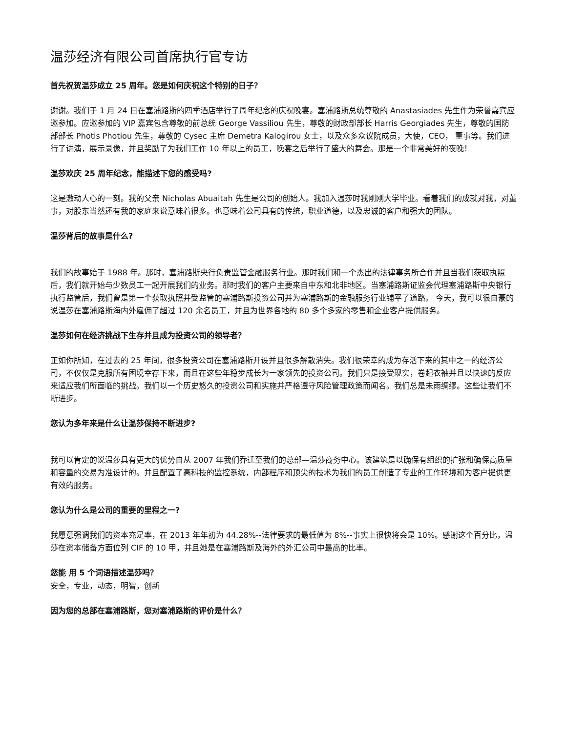温莎经济有限公司首席执行官专访
首先祝贺温莎成立 25 周年。您是如何庆祝这个特别的日子？
谢谢。我们于 1 月 24 日在塞浦路斯的四季酒店举行了周年纪念的庆祝晚宴。塞浦路斯总统尊敬的 Anastasiades 先生作为荣誉嘉宾应邀参加。应邀参加的 VIP 嘉宾包含尊敬的前总统 George Vassiliou 先生，尊敬的财政部部长 Harris Georgiades 先生，尊敬的国防部部长 Photis Photiou 先生，尊敬的 Cysec 主席 Demetra Kalogirou 女士，以及众多众议院成员，大使，CEO， 董事等。我们进行了讲演，展示录像，并且奖励了为我们工作 10 年以上的员工，晚宴之后举行了盛大的舞会。那是一个非常美好的夜晚！
温莎欢庆 25 周年纪念，能描述下您的感受吗?
这是激动人心的一刻。我的父亲 Nicholas Abuaitah 先生是公司的创始人。我加入温莎时我刚刚大学毕业。看着我们的成就对我，对董事，对股东当然还有我的家庭来说意味着很多。也意味着公司具有的传统，职业道德，以及忠诚的客户和强大的团队。
温莎背后的故事是什么?
我们的故事始于 1988 年。那时，塞浦路斯央行负责监管金融服务行业。那时我们和一个杰出的法律事务所合作并且当我们获取执照后，我们就开始与少数员工一起开展我们的业务。那时我们的客户主要来自中东和北非地区。当塞浦路斯证监会代理塞浦路斯中央银行执行监管后，我们曾是第一个获取执照并受监管的塞浦路斯投资公司并为塞浦路斯的金融服务行业铺平了道路。 今天，我可以很自豪的说温莎在塞浦路斯海内外雇佣了超过 120 余名员工，并且为世界各地的 80 多个多家的零售和企业客户提供服务。
温莎如何在经济挑战下生存并且成为投资公司的领导者？
正如你所知，在过去的 25 年间，很多投资公司在塞浦路斯开设并且很多解散消失。我们很荣幸的成为存活下来的其中之一的经济公司，不仅仅是克服所有困境幸存下来，而且在这些年稳步成长为一家领先的投资公司。我们只是接受现实，卷起衣袖并且以快速的反应来适应我们所面临的挑战。我们以一个历史悠久的投资公司和实施并严格遵守风险管理政策而闻名。我们总是未雨绸缪。这些让我们不断进步。
您认为多年来是什么让温莎保持不断进步?
我可以肯定的说温莎具有更大的优势自从 2007 年我们乔迁至我们的总部—温莎商务中心。该建筑是以确保有组织的扩张和确保高质量和容量的交易为准设计的。并且配置了高科技的监控系统，内部程序和顶尖的技术为我们的员工创造了专业的工作环境和为客户提供更有效的服务。
您认为什么是公司的重要的里程之一?
我愿意强调我们的资本充足率，在 2013 年年初为 44.28%--法律要求的最低值为 8%--事实上很快将会是 10%。感谢这个百分比，温莎在资本储备方面位列 CIF 的 10 甲，并且她是在塞浦路斯及海外的外汇公司中最高的比率。
您能 用 5 个词语描述温莎吗？
安全，专业，动态，明智，创新
因为您的总部在塞浦路斯，您对塞浦路斯的评价是什么？